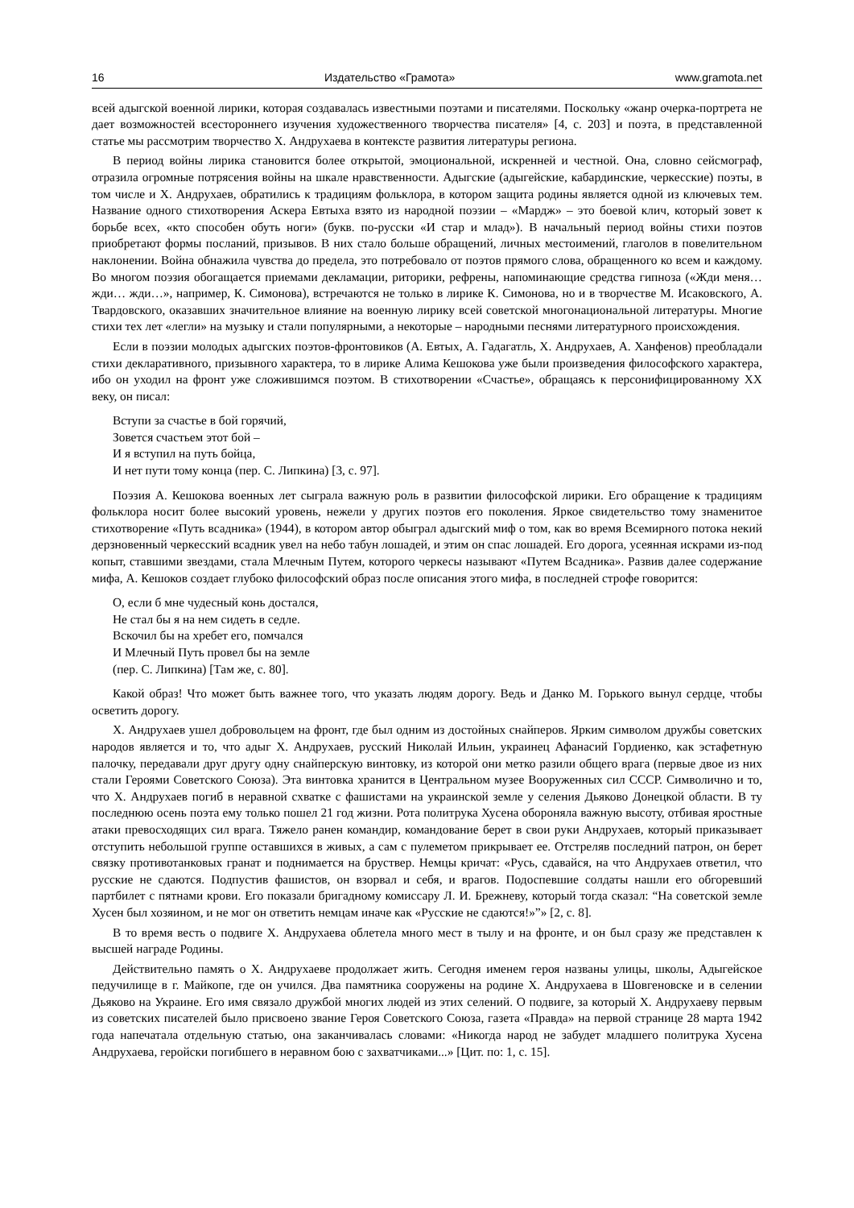16 Издательство «Грамота» www.gramota.net
всей адыгской военной лирики, которая создавалась известными поэтами и писателями. Поскольку «жанр очерка-портрета не дает возможностей всестороннего изучения художественного творчества писателя» [4, с. 203] и поэта, в представленной статье мы рассмотрим творчество Х. Андрухаева в контексте развития литературы региона.
В период войны лирика становится более открытой, эмоциональной, искренней и честной. Она, словно сейсмограф, отразила огромные потрясения войны на шкале нравственности. Адыгские (адыгейские, кабардинские, черкесские) поэты, в том числе и Х. Андрухаев, обратились к традициям фольклора, в котором защита родины является одной из ключевых тем. Название одного стихотворения Аскера Евтыха взято из народной поэзии – «Мардж» – это боевой клич, который зовет к борьбе всех, «кто способен обуть ноги» (букв. по-русски «И стар и млад»). В начальный период войны стихи поэтов приобретают формы посланий, призывов. В них стало больше обращений, личных местоимений, глаголов в повелительном наклонении. Война обнажила чувства до предела, это потребовало от поэтов прямого слова, обращенного ко всем и каждому. Во многом поэзия обогащается приемами декламации, риторики, рефрены, напоминающие средства гипноза («Жди меня… жди… жди…», например, К. Симонова), встречаются не только в лирике К. Симонова, но и в творчестве М. Исаковского, А. Твардовского, оказавших значительное влияние на военную лирику всей советской многонациональной литературы. Многие стихи тех лет «легли» на музыку и стали популярными, а некоторые – народными песнями литературного происхождения.
Если в поэзии молодых адыгских поэтов-фронтовиков (А. Евтых, А. Гадагатль, Х. Андрухаев, А. Ханфенов) преобладали стихи декларативного, призывного характера, то в лирике Алима Кешокова уже были произведения философского характера, ибо он уходил на фронт уже сложившимся поэтом. В стихотворении «Счастье», обращаясь к персонифицированному XX веку, он писал:
Вступи за счастье в бой горячий,
Зовется счастьем этот бой –
И я вступил на путь бойца,
И нет пути тому конца (пер. С. Липкина) [3, с. 97].
Поэзия А. Кешокова военных лет сыграла важную роль в развитии философской лирики. Его обращение к традициям фольклора носит более высокий уровень, нежели у других поэтов его поколения. Яркое свидетельство тому знаменитое стихотворение «Путь всадника» (1944), в котором автор обыграл адыгский миф о том, как во время Всемирного потока некий дерзновенный черкесский всадник увел на небо табун лошадей, и этим он спас лошадей. Его дорога, усеянная искрами из-под копыт, ставшими звездами, стала Млечным Путем, которого черкесы называют «Путем Всадника». Развив далее содержание мифа, А. Кешоков создает глубоко философский образ после описания этого мифа, в последней строфе говорится:
О, если б мне чудесный конь достался,
Не стал бы я на нем сидеть в седле.
Вскочил бы на хребет его, помчался
И Млечный Путь провел бы на земле
(пер. С. Липкина) [Там же, с. 80].
Какой образ! Что может быть важнее того, что указать людям дорогу. Ведь и Данко М. Горького вынул сердце, чтобы осветить дорогу.
Х. Андрухаев ушел добровольцем на фронт, где был одним из достойных снайперов. Ярким символом дружбы советских народов является и то, что адыг Х. Андрухаев, русский Николай Ильин, украинец Афанасий Гордиенко, как эстафетную палочку, передавали друг другу одну снайперскую винтовку, из которой они метко разили общего врага (первые двое из них стали Героями Советского Союза). Эта винтовка хранится в Центральном музее Вооруженных сил СССР. Символично и то, что Х. Андрухаев погиб в неравной схватке с фашистами на украинской земле у селения Дьяково Донецкой области. В ту последнюю осень поэта ему только пошел 21 год жизни. Рота политрука Хусена обороняла важную высоту, отбивая яростные атаки превосходящих сил врага. Тяжело ранен командир, командование берет в свои руки Андрухаев, который приказывает отступить небольшой группе оставшихся в живых, а сам с пулеметом прикрывает ее. Отстреляв последний патрон, он берет связку противотанковых гранат и поднимается на бруствер. Немцы кричат: «Русь, сдавайся, на что Андрухаев ответил, что русские не сдаются. Подпустив фашистов, он взорвал и себя, и врагов. Подоспевшие солдаты нашли его обгоревший партбилет с пятнами крови. Его показали бригадному комиссару Л. И. Брежневу, который тогда сказал: “На советской земле Хусен был хозяином, и не мог он ответить немцам иначе как «Русские не сдаются!»”» [2, с. 8].
В то время весть о подвиге Х. Андрухаева облетела много мест в тылу и на фронте, и он был сразу же представлен к высшей награде Родины.
Действительно память о Х. Андрухаеве продолжает жить. Сегодня именем героя названы улицы, школы, Адыгейское педучилище в г. Майкопе, где он учился. Два памятника сооружены на родине Х. Андрухаева в Шовгеновске и в селении Дьяково на Украине. Его имя связало дружбой многих людей из этих селений. О подвиге, за который Х. Андрухаеву первым из советских писателей было присвоено звание Героя Советского Союза, газета «Правда» на первой странице 28 марта 1942 года напечатала отдельную статью, она заканчивалась словами: «Никогда народ не забудет младшего политрука Хусена Андрухаева, геройски погибшего в неравном бою с захватчиками...» [Цит. по: 1, с. 15].